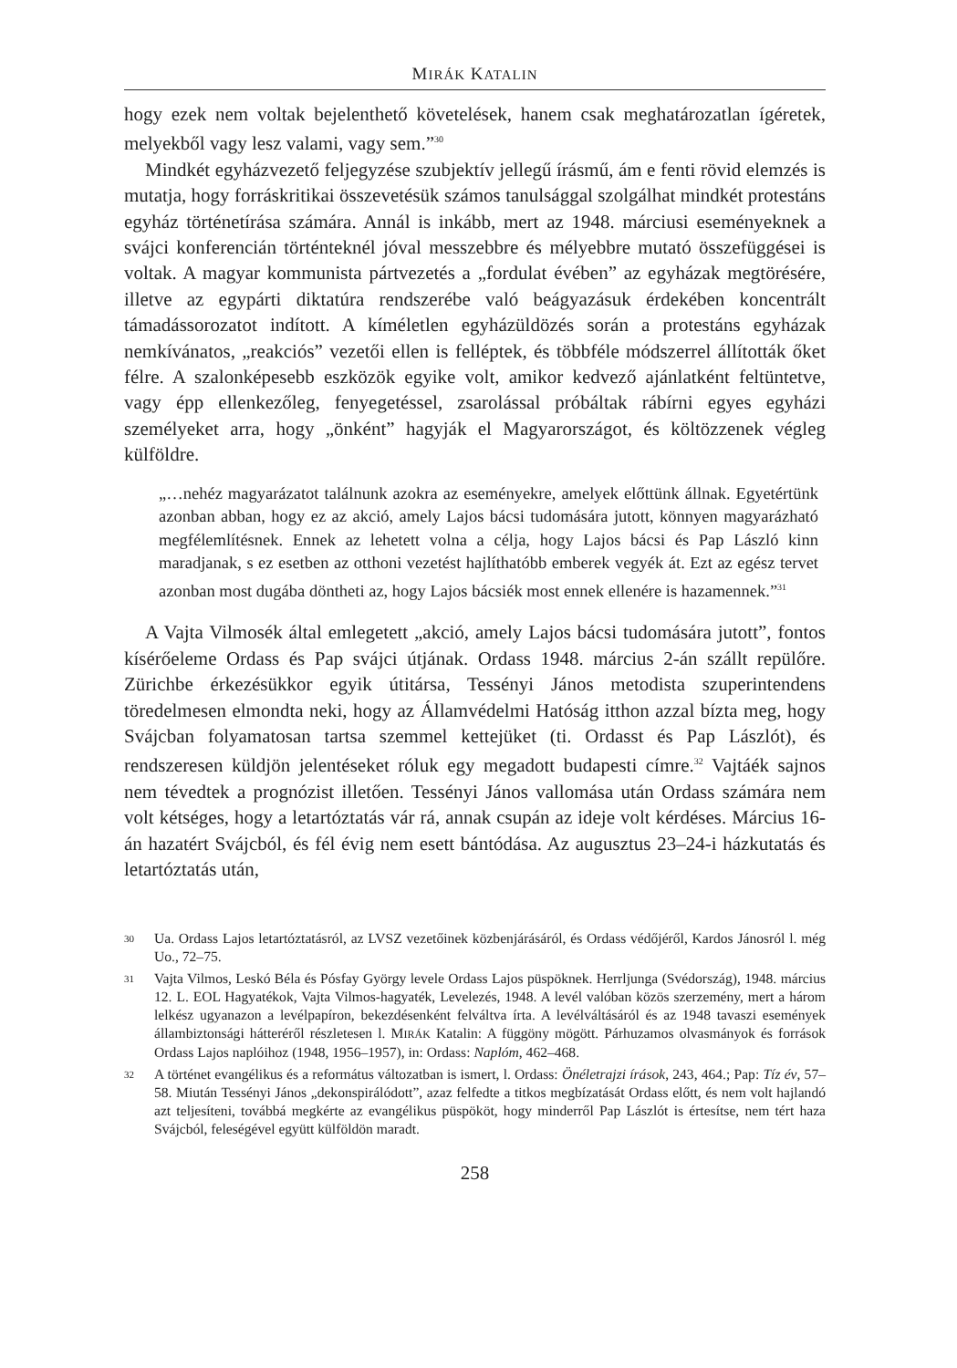MIRÁK KATALIN
hogy ezek nem voltak bejelenthető követelések, hanem csak meghatározatlan ígéretek, melyekből vagy lesz valami, vagy sem.”<sup>30</sup>
Mindkét egyházvezető feljegyzése szubjektív jellegű írásmű, ám e fenti rövid elemzés is mutatja, hogy forráskritikai összevetésük számos tanulsággal szolgálhat mindkét protestáns egyház történetírása számára. Annál is inkább, mert az 1948. márciusi eseményeknek a svájci konferencián történteknél jóval messzebbre és mélyebbre mutató összefüggései is voltak. A magyar kommunista pártvezetés a „fordulat évében” az egyházak megtörésére, illetve az egypárti diktatúra rendszerébe való beágyazásuk érdekében koncentrált támadássorozatot indított. A kíméletlen egyházüldözés során a protestáns egyházak nemkívánatos, „reakciós” vezetői ellen is felléptek, és többféle módszerrel állították őket félre. A szalonképesebb eszközök egyike volt, amikor kedvező ajánlatként feltüntetve, vagy épp ellenkezőleg, fenyegetéssel, zsarolással próbáltak rábírni egyes egyházi személyeket arra, hogy „önként” hagyják el Magyarországot, és költözzenek végleg külföldre.
„…nehéz magyarázatot találnunk azokra az eseményekre, amelyek előttünk állnak. Egyetértünk azonban abban, hogy ez az akció, amely Lajos bácsi tudomására jutott, könnyen magyarázható megfélemlítésnek. Ennek az lehetett volna a célja, hogy Lajos bácsi és Pap László kinn maradjanak, s ez esetben az otthoni vezetést hajlíthatóbb emberek vegyék át. Ezt az egész tervet azonban most dugába döntheti az, hogy Lajos bácsiék most ennek ellenére is hazamennek.”<sup>31</sup>
A Vajta Vilmosék által emlegetett „akció, amely Lajos bácsi tudomására jutott”, fontos kísérőeleme Ordass és Pap svájci útjának. Ordass 1948. március 2-án szállt repülőre. Zürichbe érkezésükkor egyik útitársa, Tessényi János metodista szuperintendens töredelmesen elmondta neki, hogy az Államvédelmi Hatóság itthon azzal bízta meg, hogy Svájcban folyamatosan tartsa szemmel kettejüket (ti. Ordasst és Pap Lászlót), és rendszeresen küldjön jelentéseket róluk egy megadott budapesti címre.<sup>32</sup> Vajtáék sajnos nem tévedtek a prognózist illetően. Tessényi János vallomása után Ordass számára nem volt kétséges, hogy a letartóztatás vár rá, annak csupán az ideje volt kérdéses. Március 16-án hazatért Svájcból, és fél évig nem esett bántódása. Az augusztus 23–24-i házkutatás és letartóztatás után,
30 Ua. Ordass Lajos letartóztatásról, az LVSZ vezetőinek közbenjárásáról, és Ordass védőjéről, Kardos Jánosról l. még Uo., 72–75.
31 Vajta Vilmos, Leskó Béla és Pósfay György levele Ordass Lajos püspöknek. Herrljunga (Svédország), 1948. március 12. L. EOL Hagyatékok, Vajta Vilmos-hagyaték, Levelezés, 1948. A levél valóban közös szerzemény, mert a három lelkész ugyanazon a levélpapíron, bekezdésenként felváltva írta. A levélváltásáról és az 1948 tavaszi események állambiztonsági hátteréről részletesen l. MIRÁK Katalin: A függöny mögött. Párhuzamos olvasmányok és források Ordass Lajos naplóihoz (1948, 1956–1957), in: Ordass: Naplóm, 462–468.
32 A történet evangélikus és a református változatban is ismert, l. Ordass: Önéletrajzi írások, 243, 464.; Pap: Tíz év, 57–58. Miután Tessényi János „dekonspirálódott”, azaz felfedte a titkos megbízatását Ordass előtt, és nem volt hajlandó azt teljesíteni, továbbá megkérte az evangélikus püspököt, hogy minderről Pap Lászlót is értesítse, nem tért haza Svájcból, feleségével együtt külföldön maradt.
258